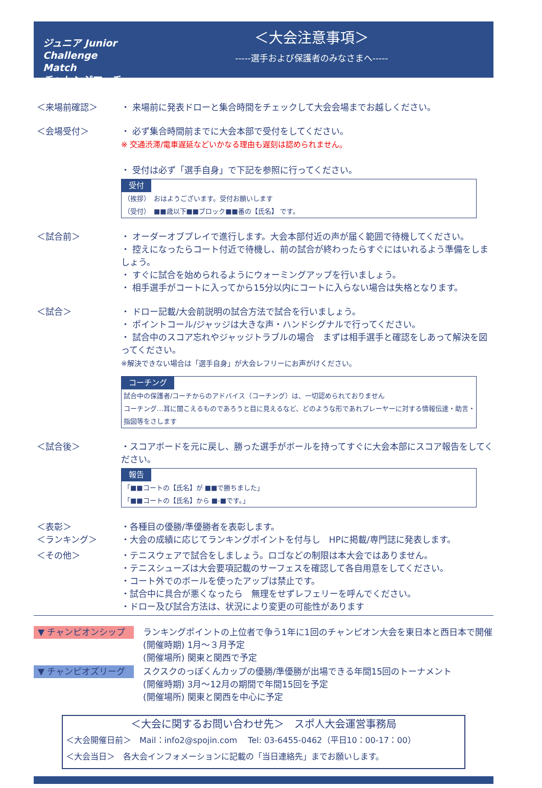ジュニア Junior Challenge Match
チャレンジマッチ
＜大会注意事項＞
-----選手および保護者のみなさまへ-----
＜来場前確認＞ ・ 来場前に発表ドローと集合時間をチェックして大会会場までお越しください。
＜会場受付＞ ・ 必ず集合時間前までに大会本部で受付をしてください。
※ 交通渋滞/電車遅延などいかなる理由も遅刻は認められません。
・ 受付は必ず「選手自身」で下記を参照に行ってください。
受付
（挨拶）　おはようございます。受付お願いします
（受付）　■■歳以下■■ブロック■■番の【氏名】 です。
＜試合前＞ ・ オーダーオブプレイで進行します。大会本部付近の声が届く範囲で待機してください。
・ 控えになったらコート付近で待機し、前の試合が終わったらすぐにはいれるよう準備をしましょう。
・ すぐに試合を始められるようにウォーミングアップを行いましょう。
・ 相手選手がコートに入ってから15分以内にコートに入らない場合は失格となります。
＜試合＞ ・ ドロー記載/大会前説明の試合方法で試合を行いましょう。
・ ポイントコール/ジャッジは大きな声・ハンドシグナルで行ってください。
・ 試合中のスコア忘れやジャッジトラブルの場合　まずは相手選手と確認をしあって解決を図ってください。
※解決できない場合は「選手自身」が大会レフリーにお声がけください。
コーチング
試合中の保護者/コーチからのアドバイス（コーチング）は、一切認められておりません
コーチング…耳に聞こえるものであろうと目に見えるなど、どのような形であれプレーヤーに対する情報伝達・助言・指図等をさします
＜試合後＞ ・スコアボードを元に戻し、勝った選手がボールを持ってすぐに大会本部にスコア報告をしてください。
報告
「■■コートの【氏名】が ■■で勝ちました」
「■■コートの【氏名】から ■-■です。」
＜表彰＞
＜ランキング＞
・各種目の優勝/準優勝者を表彰します。
・大会の成績に応じてランキングポイントを付与し　HPに掲載/専門誌に発表します。
＜その他＞ ・テニスウェアで試合をしましょう。ロゴなどの制限は本大会ではありません。
・テニスシューズは大会要項記載のサーフェスを確認して各自用意をしてください。
・コート外でのボールを使ったアップは禁止です。
・試合中に具合が悪くなったら　無理をせずレフェリーを呼んでください。
・ドロー及び試合方法は、状況により変更の可能性があります
▼ チャンピオンシップ
ランキングポイントの上位者で争う1年に1回のチャンピオン大会を東日本と西日本で開催
(開催時期) 1月～３月予定
(開催場所) 関東と関西で予定
▼ チャンピオズリーグ
スクスクのっぽくんカップの優勝/準優勝が出場できる年間15回のトーナメント
(開催時期) 3月～12月の期間で年間15回を予定
(開催場所) 関東と関西を中心に予定
＜大会に関するお問い合わせ先＞　スポ人大会運営事務局
＜大会開催日前＞　Mail：info2@spojin.com　 Tel: 03-6455-0462（平日10：00-17：00）
＜大会当日＞　各大会インフォメーションに記載の「当日連絡先」までお願いします。